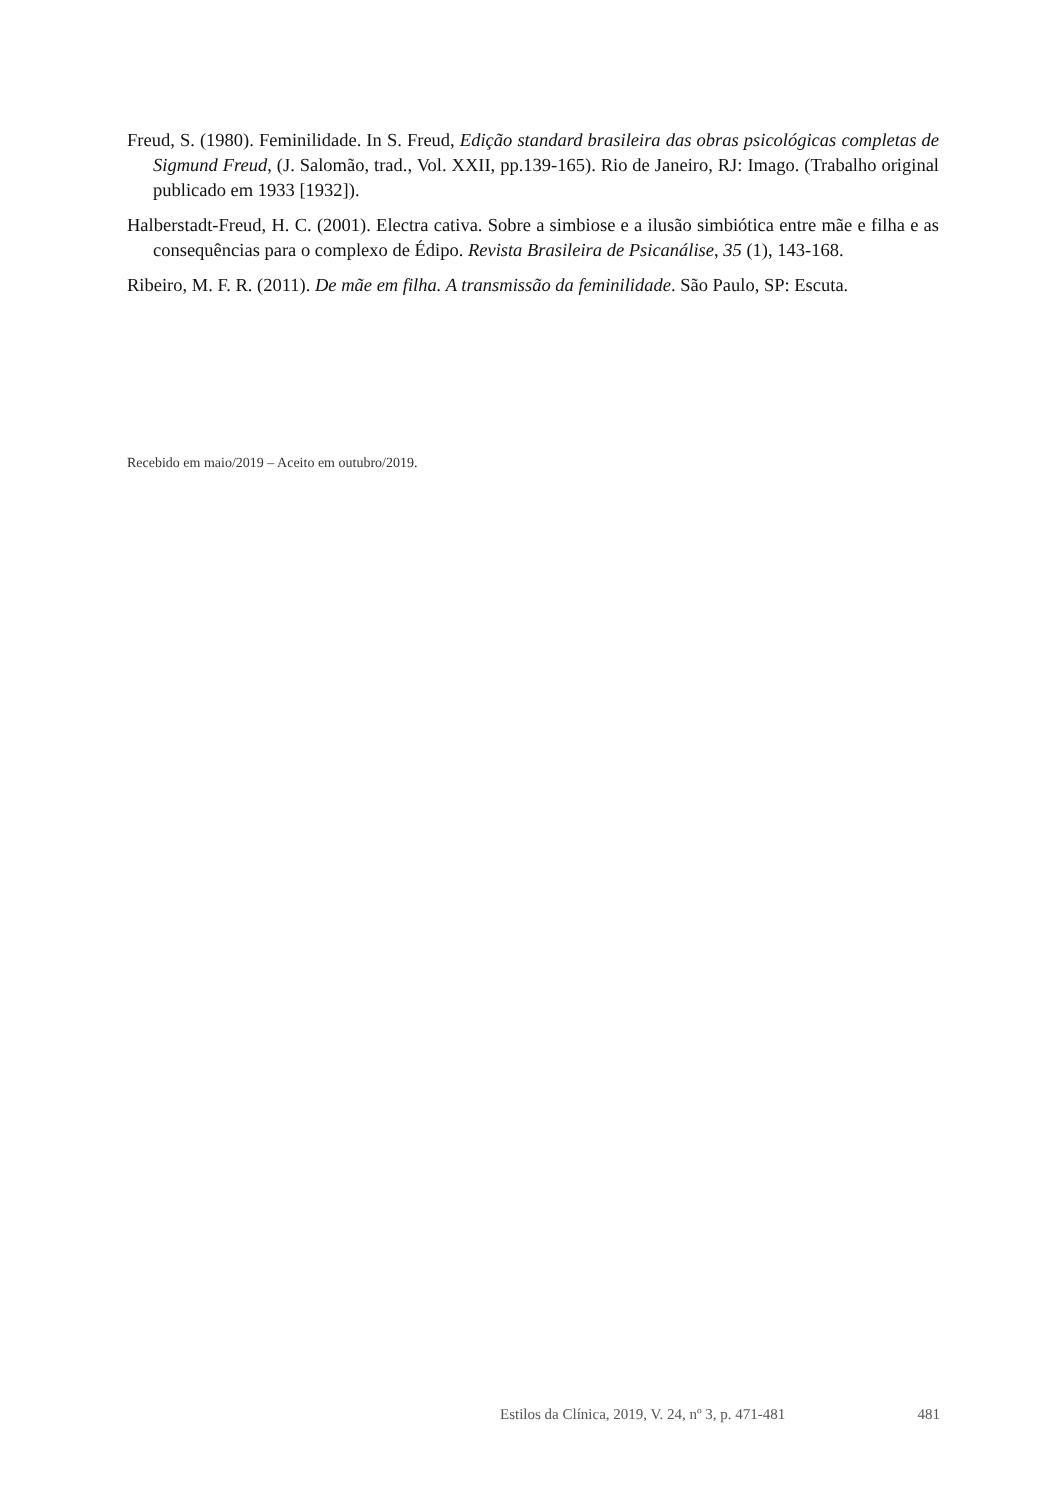Freud, S. (1980). Feminilidade. In S. Freud, Edição standard brasileira das obras psicológicas completas de Sigmund Freud, (J. Salomão, trad., Vol. XXII, pp.139-165). Rio de Janeiro, RJ: Imago. (Trabalho original publicado em 1933 [1932]).
Halberstadt-Freud, H. C. (2001). Electra cativa. Sobre a simbiose e a ilusão simbiótica entre mãe e filha e as consequências para o complexo de Édipo. Revista Brasileira de Psicanálise, 35 (1), 143-168.
Ribeiro, M. F. R. (2011). De mãe em filha. A transmissão da feminilidade. São Paulo, SP: Escuta.
Recebido em maio/2019 – Aceito em outubro/2019.
Estilos da Clínica, 2019, V. 24, nº 3, p. 471-481 481